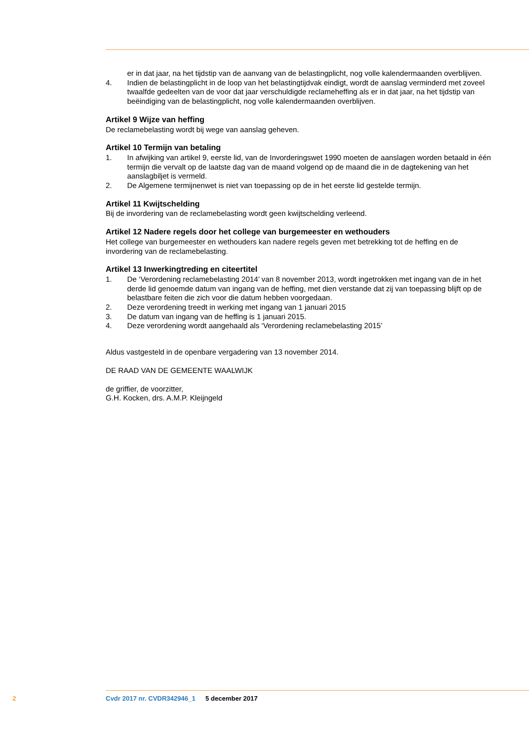er in dat jaar, na het tijdstip van de aanvang van de belastingplicht, nog volle kalendermaanden overblijven.
4. Indien de belastingplicht in de loop van het belastingtijdvak eindigt, wordt de aanslag verminderd met zoveel twaalfde gedeelten van de voor dat jaar verschuldigde reclameheffing als er in dat jaar, na het tijdstip van beëindiging van de belastingplicht, nog volle kalendermaanden overblijven.
Artikel 9 Wijze van heffing
De reclamebelasting wordt bij wege van aanslag geheven.
Artikel 10 Termijn van betaling
1. In afwijking van artikel 9, eerste lid, van de Invorderingswet 1990 moeten de aanslagen worden betaald in één termijn die vervalt op de laatste dag van de maand volgend op de maand die in de dagtekening van het aanslagbiljet is vermeld.
2. De Algemene termijnenwet is niet van toepassing op de in het eerste lid gestelde termijn.
Artikel 11 Kwijtschelding
Bij de invordering van de reclamebelasting wordt geen kwijtschelding verleend.
Artikel 12 Nadere regels door het college van burgemeester en wethouders
Het college van burgemeester en wethouders kan nadere regels geven met betrekking tot de heffing en de invordering van de reclamebelasting.
Artikel 13 Inwerkingtreding en citeertitel
1. De ‘Verordening reclamebelasting 2014’ van 8 november 2013, wordt ingetrokken met ingang van de in het derde lid genoemde datum van ingang van de heffing, met dien verstande dat zij van toepassing blijft op de belastbare feiten die zich voor die datum hebben voorgedaan.
2. Deze verordening treedt in werking met ingang van 1 januari 2015
3. De datum van ingang van de heffing is 1 januari 2015.
4. Deze verordening wordt aangehaald als ‘Verordening reclamebelasting 2015’
Aldus vastgesteld in de openbare vergadering van 13 november 2014.
DE RAAD VAN DE GEMEENTE WAALWIJK
de griffier, de voorzitter,
G.H. Kocken, drs. A.M.P. Kleijngeld
2 Cvdr 2017 nr. CVDR342946_1 5 december 2017